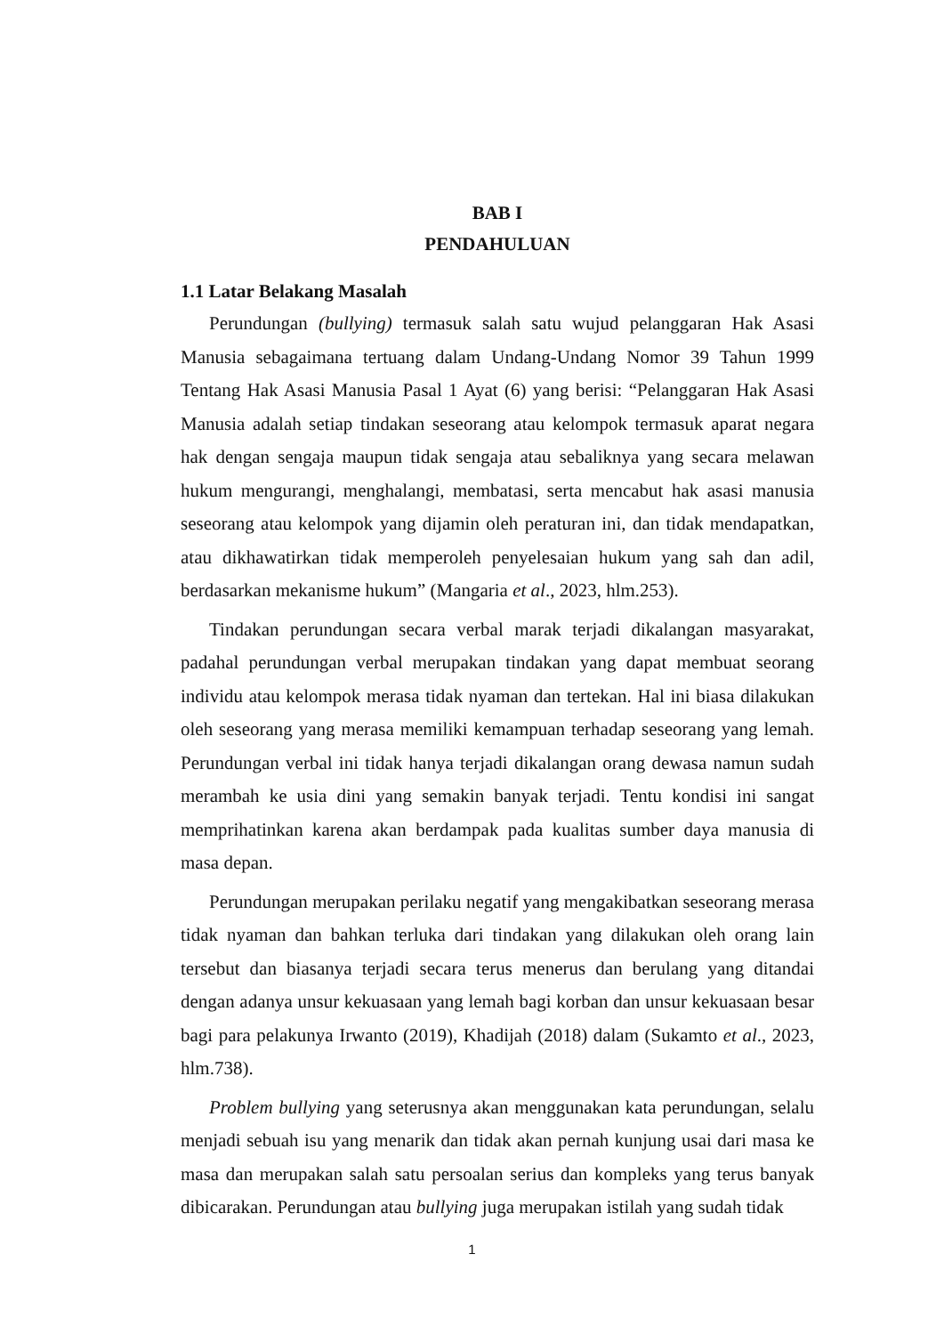BAB I
PENDAHULUAN
1.1 Latar Belakang Masalah
Perundungan (bullying) termasuk salah satu wujud pelanggaran Hak Asasi Manusia sebagaimana tertuang dalam Undang-Undang Nomor 39 Tahun 1999 Tentang Hak Asasi Manusia Pasal 1 Ayat (6) yang berisi: “Pelanggaran Hak Asasi Manusia adalah setiap tindakan seseorang atau kelompok termasuk aparat negara hak dengan sengaja maupun tidak sengaja atau sebaliknya yang secara melawan hukum mengurangi, menghalangi, membatasi, serta mencabut hak asasi manusia seseorang atau kelompok yang dijamin oleh peraturan ini, dan tidak mendapatkan, atau dikhawatirkan tidak memperoleh penyelesaian hukum yang sah dan adil, berdasarkan mekanisme hukum” (Mangaria et al., 2023, hlm.253).
Tindakan perundungan secara verbal marak terjadi dikalangan masyarakat, padahal perundungan verbal merupakan tindakan yang dapat membuat seorang individu atau kelompok merasa tidak nyaman dan tertekan. Hal ini biasa dilakukan oleh seseorang yang merasa memiliki kemampuan terhadap seseorang yang lemah. Perundungan verbal ini tidak hanya terjadi dikalangan orang dewasa namun sudah merambah ke usia dini yang semakin banyak terjadi. Tentu kondisi ini sangat memprihatinkan karena akan berdampak pada kualitas sumber daya manusia di masa depan.
Perundungan merupakan perilaku negatif yang mengakibatkan seseorang merasa tidak nyaman dan bahkan terluka dari tindakan yang dilakukan oleh orang lain tersebut dan biasanya terjadi secara terus menerus dan berulang yang ditandai dengan adanya unsur kekuasaan yang lemah bagi korban dan unsur kekuasaan besar bagi para pelakunya Irwanto (2019), Khadijah (2018) dalam (Sukamto et al., 2023, hlm.738).
Problem bullying yang seterusnya akan menggunakan kata perundungan, selalu menjadi sebuah isu yang menarik dan tidak akan pernah kunjung usai dari masa ke masa dan merupakan salah satu persoalan serius dan kompleks yang terus banyak dibicarakan. Perundungan atau bullying juga merupakan istilah yang sudah tidak
1